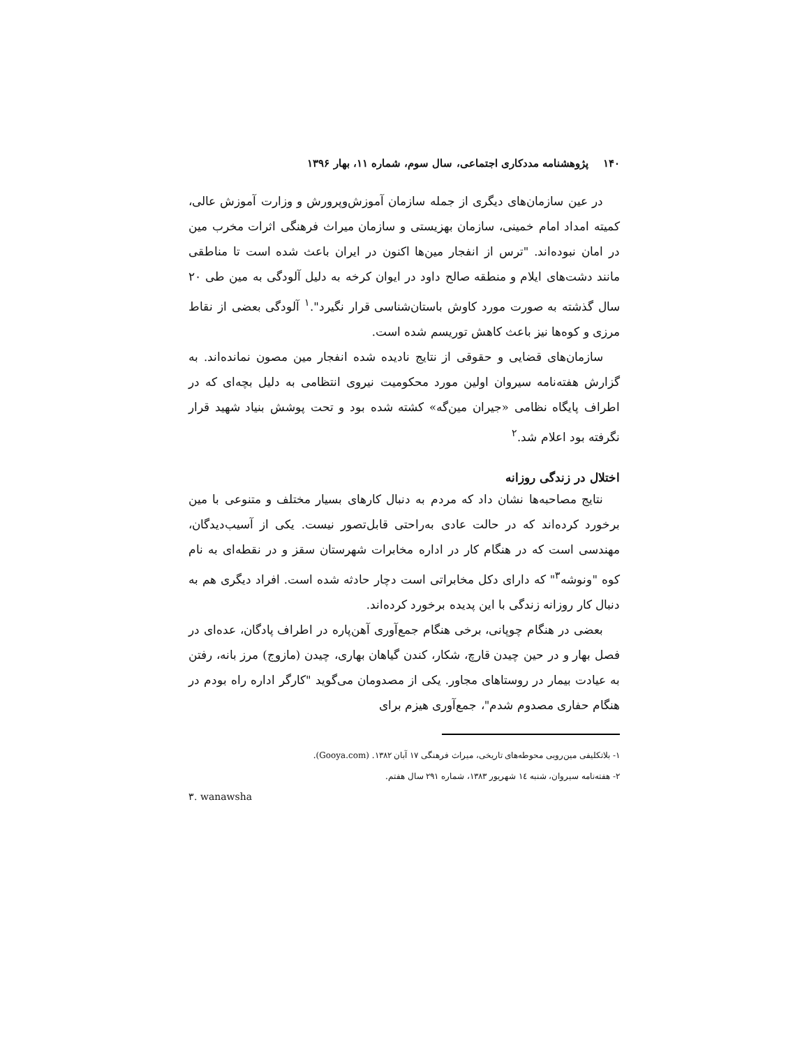۱۴۰ پژوهشنامه مددکاری اجتماعی، سال سوم، شماره ۱۱، بهار ۱۳۹۶
در عین سازمان‌های دیگری از جمله سازمان آموزش‌وپرورش و وزارت آموزش عالی، کمیته امداد امام خمینی، سازمان بهزیستی و سازمان میراث فرهنگی اثرات مخرب مین در امان نبوده‌اند. "ترس از انفجار مین‌ها اکنون در ایران باعث شده است تا مناطقی مانند دشت‌های ایلام و منطقه صالح داود در ایوان کرخه به دلیل آلودگی به مین طی ۲۰ سال گذشته به صورت مورد کاوش باستان‌شناسی قرار نگیرد".<sup>۱</sup> آلودگی بعضی از نقاط مرزی و کوه‌ها نیز باعث کاهش توریسم شده است.
سازمان‌های قضایی و حقوقی از نتایج نادیده شده انفجار مین مصون نمانده‌اند. به گزارش هفته‌نامه سیروان اولین مورد محکومیت نیروی انتظامی به دلیل بچه‌ای که در اطراف پایگاه نظامی «جیران مین‌گه» کشته شده بود و تحت پوشش بنیاد شهید قرار نگرفته بود اعلام شد.<sup>۲</sup>
اختلال در زندگی روزانه
نتایج مصاحبه‌ها نشان داد که مردم به دنبال کارهای بسیار مختلف و متنوعی با مین برخورد کرده‌اند که در حالت عادی به‌راحتی قابل‌تصور نیست. یکی از آسیب‌دیدگان، مهندسی است که در هنگام کار در اداره مخابرات شهرستان سقز و در نقطه‌ای به نام کوه "ونوشه<sup>۳</sup>" که دارای دکل مخابراتی است دچار حادثه شده است. افراد دیگری هم به دنبال کار روزانه زندگی با این پدیده برخورد کرده‌اند.
بعضی در هنگام چوپانی، برخی هنگام جمع‌آوری آهن‌پاره در اطراف پادگان، عده‌ای در فصل بهار و در حین چیدن قارچ، شکار، کندن گیاهان بهاری، چیدن (مازوج) مرز بانه، رفتن به عیادت بیمار در روستاهای مجاور. یکی از مصدومان می‌گوید "کارگر اداره راه بودم در هنگام حفاری مصدوم شدم"، جمع‌آوری هیزم برای
۱- بلاتکلیفی مین‌روبی محوطه‌های تاریخی، میراث فرهنگی ۱۷ آبان ۱۳۸۲. (Gooya.com).
۲- هفته‌نامه سیروان، شنبه ۱٤ شهریور ۱۳۸۳، شماره ۲۹۱ سال هفتم.
۳. wanawsha